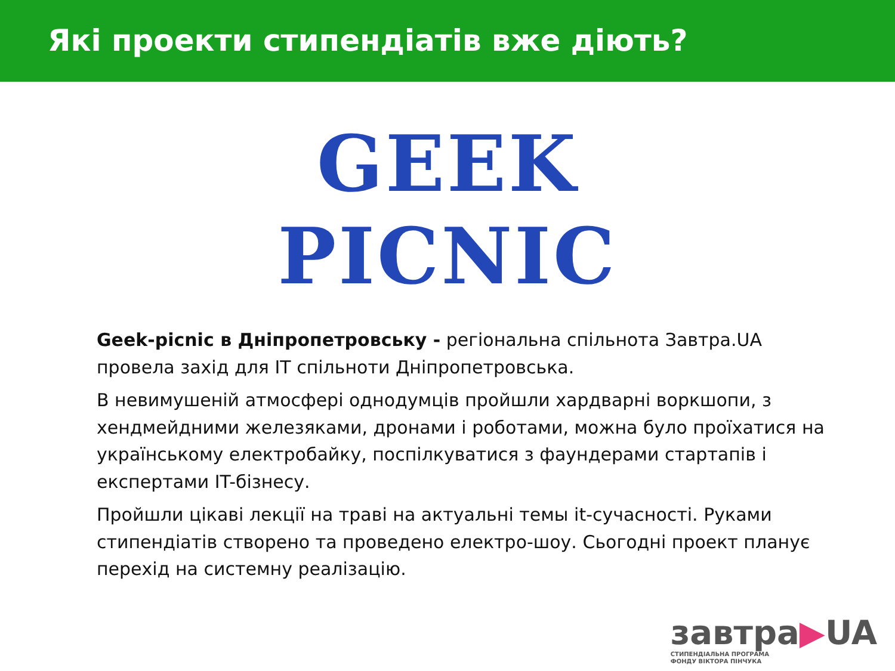Які проекти стипендіатів вже діють?
GEEK
PICNIC
Geek-picnic в Дніпропетровську - регіональна спільнота Завтра.UA провела захід для IT спільноти Дніпропетровська.
В невимушеній атмосфері однодумців пройшли хардварні воркшопи, з хендмейдними железяками, дронами і роботами, можна було проїхатися на українському електробайку, поспілкуватися з фаундерами стартапів і експертами IT-бізнесу.
Пройшли цікаві лекції на траві на актуальні темы it-сучасності. Руками стипендіатів створено та проведено електро-шоу. Сьогодні проект планує перехід на системну реалізацію.
завтра▶UA
СТИПЕНДІАЛЬНА ПРОГРАМА
ФОНДУ ВІКТОРА ПІНЧУКА